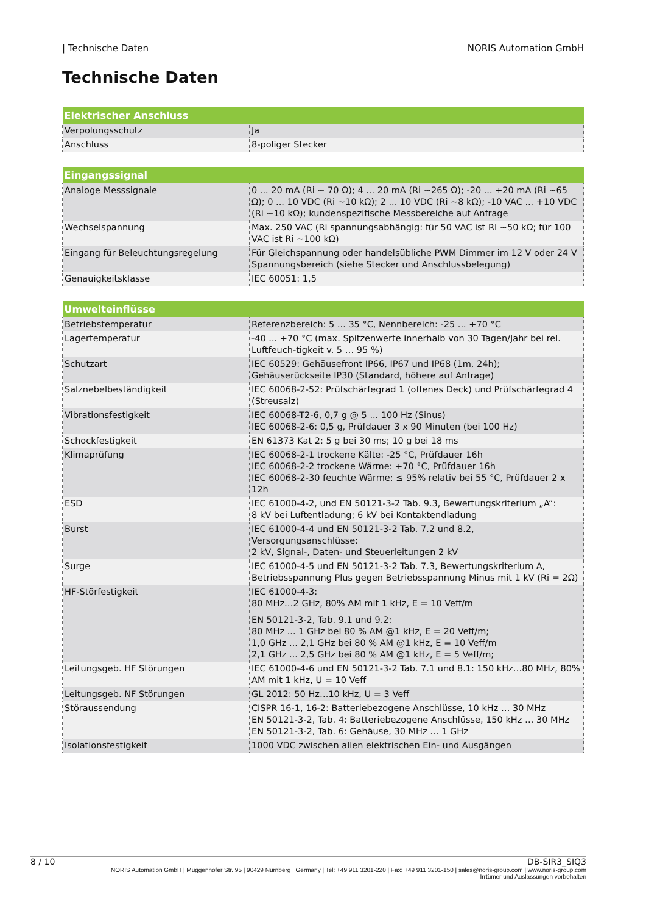| Technische Daten NORIS Automation GmbH
Technische Daten
| Elektrischer Anschluss | |
| --- | --- |
| Verpolungsschutz | Ja |
| Anschluss | 8-poliger Stecker |
| Eingangssignal | |
| --- | --- |
| Analoge Messsignale | 0 ... 20 mA (Ri ~ 70 Ω); 4 ... 20 mA (Ri ~265 Ω); -20 ... +20 mA (Ri ~65 Ω); 0 ... 10 VDC (Ri ~10 kΩ); 2 ... 10 VDC (Ri ~8 kΩ); -10 VAC ... +10 VDC (Ri ~10 kΩ); kundenspezifische Messbereiche auf Anfrage |
| Wechselspannung | Max. 250 VAC (Ri spannungsabhängig: für 50 VAC ist RI ~50 kΩ; für 100 VAC ist Ri ~100 kΩ) |
| Eingang für Beleuchtungsregelung | Für Gleichspannung oder handelsübliche PWM Dimmer im 12 V oder 24 V Spannungsbereich (siehe Stecker und Anschlussbelegung) |
| Genauigkeitsklasse | IEC 60051: 1,5 |
| Umwelteinflüsse | |
| --- | --- |
| Betriebstemperatur | Referenzbereich: 5 ... 35 °C, Nennbereich: -25 ... +70 °C |
| Lagertemperatur | -40 ... +70 °C (max. Spitzenwerte innerhalb von 30 Tagen/Jahr bei rel. Luftfeuch-tigkeit v. 5 … 95 %) |
| Schutzart | IEC 60529: Gehäusefront IP66, IP67 und IP68 (1m, 24h); Gehäuserückseite IP30 (Standard, höhere auf Anfrage) |
| Salznebelbeständigkeit | IEC 60068-2-52: Prüfschärfegrad 1 (offenes Deck) und Prüfschärfegrad 4 (Streusalz) |
| Vibrationsfestigkeit | IEC 60068-T2-6, 0,7 g @ 5 ... 100 Hz (Sinus) IEC 60068-2-6: 0,5 g, Prüfdauer 3 x 90 Minuten (bei 100 Hz) |
| Schockfestigkeit | EN 61373 Kat 2: 5 g bei 30 ms; 10 g bei 18 ms |
| Klimaprüfung | IEC 60068-2-1 trockene Kälte: -25 °C, Prüfdauer 16h IEC 60068-2-2 trockene Wärme: +70 °C, Prüfdauer 16h IEC 60068-2-30 feuchte Wärme: ≤ 95% relativ bei 55 °C, Prüfdauer 2 x 12h |
| ESD | IEC 61000-4-2, und EN 50121-3-2 Tab. 9.3, Bewertungskriterium „A“: 8 kV bei Luftentladung; 6 kV bei Kontaktendladung |
| Burst | IEC 61000-4-4 und EN 50121-3-2 Tab. 7.2 und 8.2, Versorgungsanschlüsse: 2 kV, Signal-, Daten- und Steuerleitungen 2 kV |
| Surge | IEC 61000-4-5 und EN 50121-3-2 Tab. 7.3, Bewertungskriterium A, Betriebsspannung Plus gegen Betriebsspannung Minus mit 1 kV (Ri = 2Ω) |
| HF-Störfestigkeit | IEC 61000-4-3: 80 MHz…2 GHz, 80% AM mit 1 kHz, E = 10 Veff/m EN 50121-3-2, Tab. 9.1 und 9.2: 80 MHz ... 1 GHz bei 80 % AM @1 kHz, E = 20 Veff/m; 1,0 GHz ... 2,1 GHz bei 80 % AM @1 kHz, E = 10 Veff/m 2,1 GHz ... 2,5 GHz bei 80 % AM @1 kHz, E = 5 Veff/m; |
| Leitungsgeb. HF Störungen | IEC 61000-4-6 und EN 50121-3-2 Tab. 7.1 und 8.1: 150 kHz…80 MHz, 80% AM mit 1 kHz, U = 10 Veff |
| Leitungsgeb. NF Störungen | GL 2012: 50 Hz…10 kHz, U = 3 Veff |
| Störaussendung | CISPR 16-1, 16-2: Batteriebezogene Anschlüsse, 10 kHz … 30 MHz EN 50121-3-2, Tab. 4: Batteriebezogene Anschlüsse, 150 kHz … 30 MHz EN 50121-3-2, Tab. 6: Gehäuse, 30 MHz … 1 GHz |
| Isolationsfestigkeit | 1000 VDC zwischen allen elektrischen Ein- und Ausgängen |
8 / 10 DB-SIR3_SIQ3
NORIS Automation GmbH | Muggenhofer Str. 95 | 90429 Nürnberg | Germany | Tel: +49 911 3201-220 | Fax: +49 911 3201-150 | sales@noris-group.com | www.noris-group.com
Irrtümer und Auslassungen vorbehalten